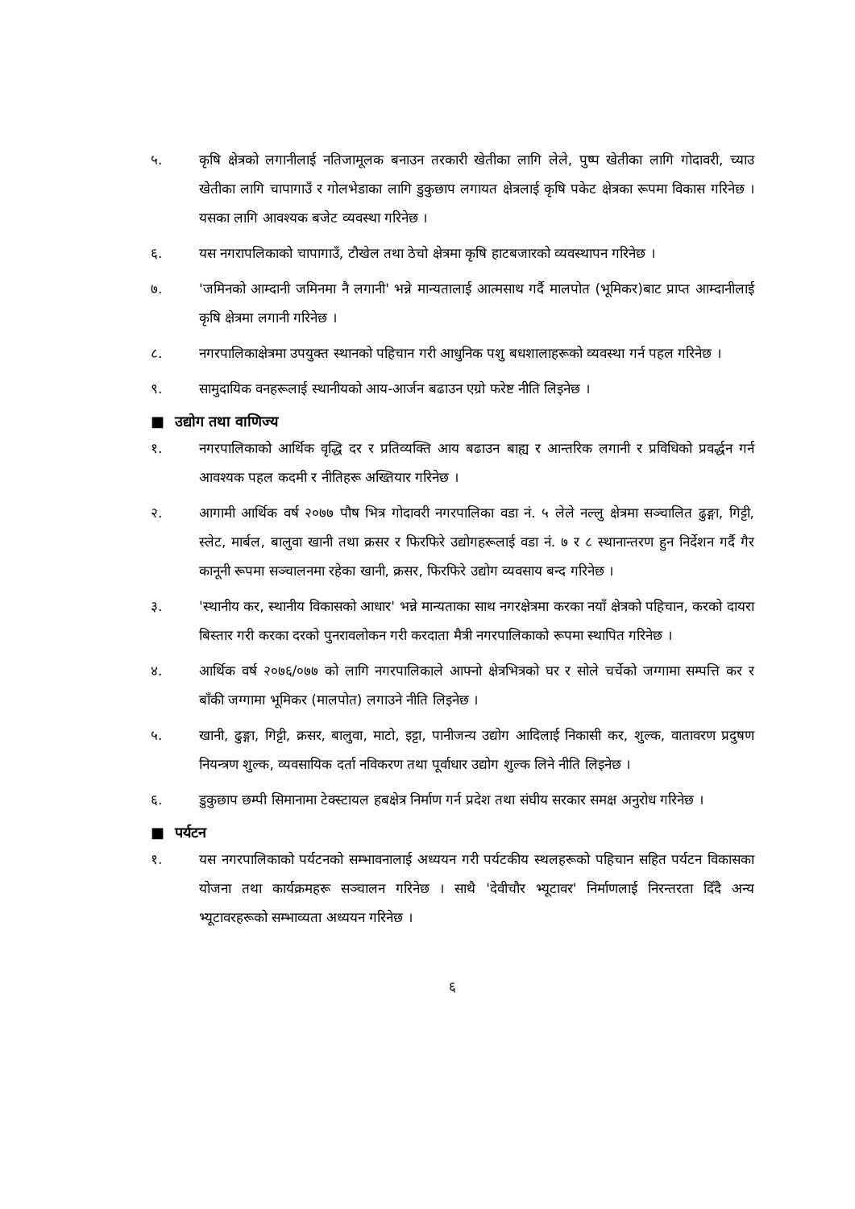५. कृषि क्षेत्रको लगानीलाई नतिजामूलक बनाउन तरकारी खेतीका लागि लेले, पुष्प खेतीका लागि गोदावरी, च्याउ खेतीका लागि चापागाउँ र गोलभेडाका लागि डुकुछाप लगायत क्षेत्रलाई कृषि पकेट क्षेत्रका रूपमा विकास गरिनेछ । यसका लागि आवश्यक बजेट व्यवस्था गरिनेछ ।
६. यस नगरापलिकाको चापागाउँ, टौखेल तथा ठेचो क्षेत्रमा कृषि हाटबजारको व्यवस्थापन गरिनेछ ।
७. 'जमिनको आम्दानी जमिनमा नै लगानी' भन्ने मान्यतालाई आत्मसाथ गर्दै मालपोत (भूमिकर)बाट प्राप्त आम्दानीलाई कृषि क्षेत्रमा लगानी गरिनेछ ।
८. नगरपालिकाक्षेत्रमा उपयुक्त स्थानको पहिचान गरी आधुनिक पशु बधशालाहरूको व्यवस्था गर्न पहल गरिनेछ ।
९. सामुदायिक वनहरूलाई स्थानीयको आय-आर्जन बढाउन एग्रो फरेष्ट नीति लिइनेछ ।
■ उद्योग तथा वाणिज्य
१. नगरपालिकाको आर्थिक वृद्धि दर र प्रतिव्यक्ति आय बढाउन बाह्य र आन्तरिक लगानी र प्रविधिको प्रवर्द्धन गर्न आवश्यक पहल कदमी र नीतिहरू अख्तियार गरिनेछ ।
२. आगामी आर्थिक वर्ष २०७७ पौष भित्र गोदावरी नगरपालिका वडा नं. ५ लेले नल्लु क्षेत्रमा सञ्चालित ढुङ्गा, गिट्टी, स्लेट, मार्बल, बालुवा खानी तथा क्रसर र फिरफिरे उद्योगहरूलाई वडा नं. ७ र ८ स्थानान्तरण हुन निर्देशन गर्दै गैर कानूनी रूपमा सञ्चालनमा रहेका खानी, क्रसर, फिरफिरे उद्योग व्यवसाय बन्द गरिनेछ ।
३. 'स्थानीय कर, स्थानीय विकासको आधार' भन्ने मान्यताका साथ नगरक्षेत्रमा करका नयाँ क्षेत्रको पहिचान, करको दायरा बिस्तार गरी करका दरको पुनरावलोकन गरी करदाता मैत्री नगरपालिकाको रूपमा स्थापित गरिनेछ ।
४. आर्थिक वर्ष २०७६/०७७ को लागि नगरपालिकाले आफ्नो क्षेत्रभित्रको घर र सोले चर्चेको जग्गामा सम्पत्ति कर र बाँकी जग्गामा भूमिकर (मालपोत) लगाउने नीति लिइनेछ ।
५. खानी, ढुङ्गा, गिट्टी, क्रसर, बालुवा, माटो, इट्टा, पानीजन्य उद्योग आदिलाई निकासी कर, शुल्क, वातावरण प्रदुषण नियन्त्रण शुल्क, व्यवसायिक दर्ता नविकरण तथा पूर्वाधार उद्योग शुल्क लिने नीति लिइनेछ ।
६. डुकुछाप छम्पी सिमानामा टेक्स्टायल हबक्षेत्र निर्माण गर्न प्रदेश तथा संघीय सरकार समक्ष अनुरोध गरिनेछ ।
■ पर्यटन
१. यस नगरपालिकाको पर्यटनको सम्भावनालाई अध्ययन गरी पर्यटकीय स्थलहरूको पहिचान सहित पर्यटन विकासका योजना तथा कार्यक्रमहरू सञ्चालन गरिनेछ । साथै 'देवीचौर भ्यूटावर' निर्माणलाई निरन्तरता दिँदै अन्य भ्यूटावरहरूको सम्भाव्यता अध्ययन गरिनेछ ।
६